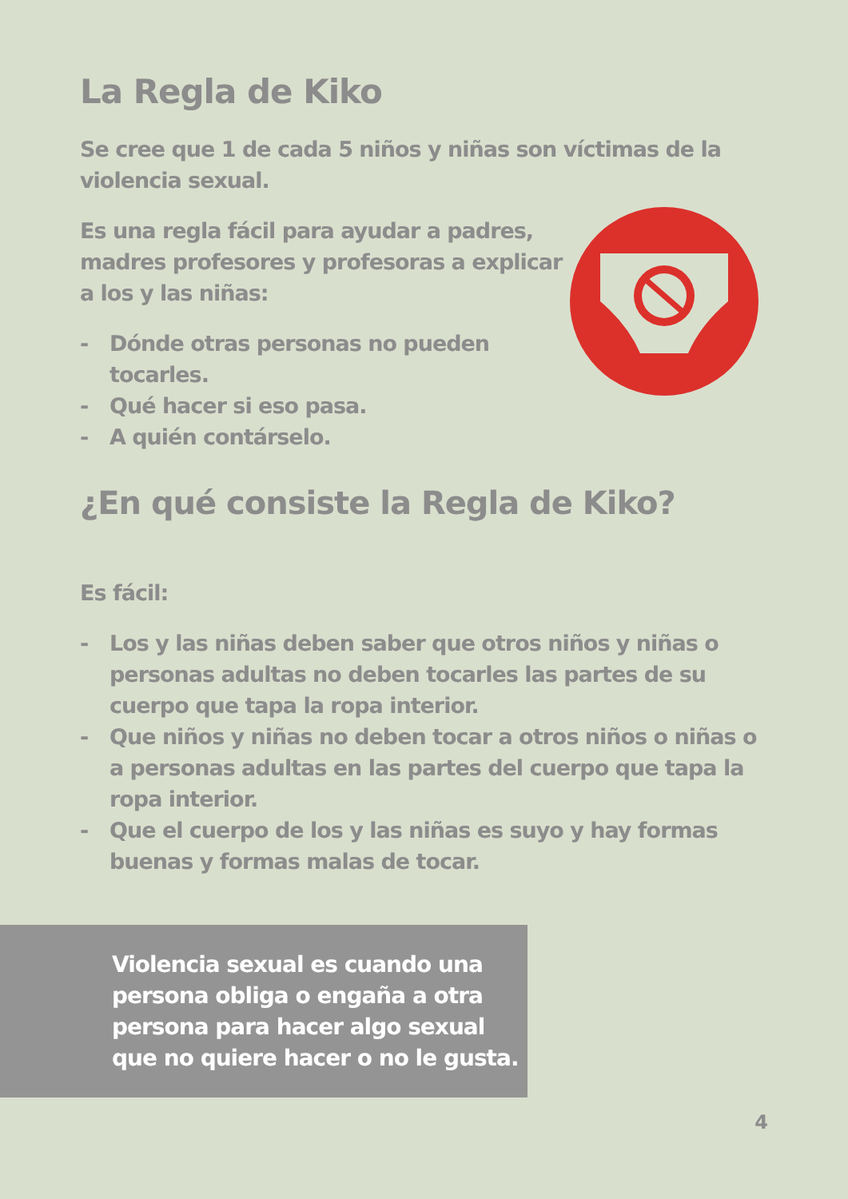La Regla de Kiko
Se cree que 1 de cada 5 niños y niñas son víctimas de la violencia sexual.
Es una regla fácil para ayudar a padres, madres profesores y profesoras a explicar a los y las niñas:
- Dónde otras personas no pueden tocarles.
- Qué hacer si eso pasa.
- A quién contárselo.
¿En qué consiste la Regla de Kiko?
Es fácil:
- Los y las niñas deben saber que otros niños y niñas o personas adultas no deben tocarles las partes de su cuerpo que tapa la ropa interior.
- Que niños y niñas no deben tocar a otros niños o niñas o a personas adultas en las partes del cuerpo que tapa la ropa interior.
- Que el cuerpo de los y las niñas es suyo y hay formas buenas y formas malas de tocar.
Violencia sexual es cuando una persona obliga o engaña a otra persona para hacer algo sexual que no quiere hacer o no le gusta.
4